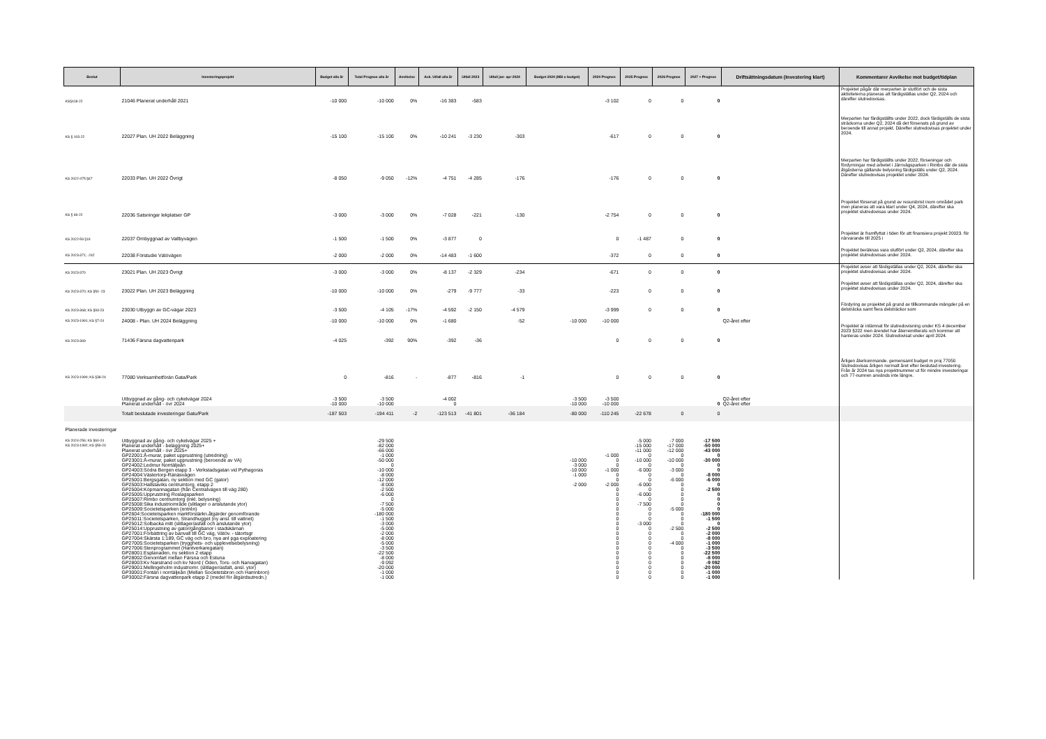| Beslut | Investeringsprojekt | Budget alla år | Total Prognos alla år | Avvikelse | Ack. Utfall alla år | Utfall 2023 | Utfall jan- apr 2024 | Budget 2024 (Mål o budget) | 2024 Prognos | 2025 Prognos | 2026 Prognos | 2027 + Prognos | Driftsättningsdatum (Investering klart) | Kommentarer Avvikelse mot budget/tidplan |
| --- | --- | --- | --- | --- | --- | --- | --- | --- | --- | --- | --- | --- | --- | --- |
| KS§418-22 | 21046 Planerat underhåll 2021 | -10 000 | -10 000 | 0% | -16 383 | -583 | | | -3 102 | 0 | 0 | 0 | | Projektet pågår där merparten är slutfört och de sista aktiviteterna planeras att färdigställas under Q2, 2024 och därefter slutredovisas. |
| KS § 103-22 | 22027 Plan. UH 2022 Beläggning | -15 100 | -15 100 | 0% | -10 241 | -3 230 | -303 | | -617 | 0 | 0 | 0 | | Merparten har färdigställts under 2022, dock färdigställs de sista sträckorna under Q2, 2024 då det försenats på grund av beroende till annat projekt. Därefter slutredovisas projektet under 2024. |
| KS 2022-475 §67 | 22033 Plan. UH 2022 Övrigt | -8 050 | -9 050 | -12% | -4 751 | -4 285 | -176 | | -176 | 0 | 0 | 0 | | Merparten har färdigställts under 2022, förseningar och fördyrningar med arbetet i Järnvägsparken i Rimbo där de sista åtgärderna gällande belysning färdigställs under Q2, 2024. Därefter slutredovisas projektet under 2024. |
| KS § 69-22 | 22036 Satsningar lekplatser GP | -3 000 | -3 000 | 0% | -7 028 | -221 | -130 | | -2 754 | 0 | 0 | 0 | | Projektet försenat på grund av resursbrist inom området park men planeras att vara klart under Q4, 2024, därefter ska projektet slutredovisas under 2024. |
| KS 2022-59 §19 | 22037 Ombyggnad av Vallbyvägen | -1 500 | -1 500 | 0% | -3 877 | 0 | | | 0 | -1 487 | 0 | 0 | | Projektet är framflyttat i tiden för att finansiera projekt 20023. för närvarande till 2025 i |
| KS 2023-371; -242 | 22038 Förstudie Vätövägen | -2 000 | -2 000 | 0% | -14 483 | -1 600 | | | -372 | 0 | 0 | 0 | | Projektet beräknas vara slutfört under Q2, 2024, därefter ska projektet slutredovisas under 2024. |
| KS 2023-370 | 23021 Plan. UH 2023 Övrigt | -3 000 | -3 000 | 0% | -8 137 | -2 329 | -234 | | -671 | 0 | 0 | 0 | | Projektet avser att färdigställas under Q2, 2024, därefter ska projektet slutredovisas under 2024. |
| KS 2023-370; KS §50 -23 | 23022 Plan. UH 2023 Beläggning | -10 000 | -10 000 | 0% | -279 | -9 777 | -33 | | -223 | 0 | 0 | 0 | | Projektet avser att färdigställas under Q2, 2024, därefter ska projektet slutredovisas under 2024. |
| KS 2023-368; KS §93-23 | 23030 Utbyggn av GC-vägar 2023 | -3 500 | -4 105 | -17% | -4 592 | -2 150 | -4 579 | | -3 999 | 0 | 0 | 0 | | Fördyring av projektet på grund av tillkommande mängder på en delsträcka samt flera delsträckor som |
| KS 2023-1991; KS §7-24 | 24008 - Plan. UH 2024 Beläggning | -10 000 | -10 000 | 0% | -1 680 | | -52 | -10 000 | -10 000 | | | | Q2-året efter | |
| KS 2023-369 | 71436 Färsna dagvattenpark | -4 025 | -392 | 90% | -392 | -36 | | | 0 | 0 | 0 | 0 | | Projektet är inlämnat för slutredovisning under KS 4 december 2023 §222 men ärendet har återremitterats och kommer att hanteras under 2024. Slutredovisat under april 2024. |
| KS 2023-1990; KS §38-24 | 77080 Verksamhetförän Gata/Park | 0 | -816 | - | -877 | -816 | -1 | | 0 | 0 | 0 | 0 | | Årligen återkommande. gemensamt budget m proj 77050 Slutredovisas årligen normalt året efter beslutad investering. Från år 2024 tas nya projektnummer ut för mindre investeringar och 77-numren används inte längre. |
| | Utbyggnad av gång- och cykelvägar 2024 | -3 500 | -3 500 | | -4 002 | | | -3 500 | -3 500 | | | | Q2-året efter | |
| | Planerat underhåll - övr 2024 | -10 000 | -10 000 | | 0 | | | -10 000 | -10 000 | | | 0 | Q2-året efter | |
| | Totalt beslutade investeringar Gatu/Park | -187 503 | -194 411 | -2 | -123 513 | -41 801 | -36 184 | -80 000 | -110 245 | -22 678 | 0 | 0 | | |
| Planerade investeringar | | | | | | | | | | | | | | |
| KS 2024-256; KS §60-24 | Utbyggnad av gång- och cykelvägar 2025 + | | -29 500 | | | | | | | -5 000 | -7 000 | -17 500 | | |
| KS 2023-1992; KS §59-24 | Planerat underhåll - beläggning 2025+ | | -82 000 | | | | | | | -15 000 | -17 000 | -50 000 | | |
| | Planerat underhåll - övr 2025+ | | -66 000 | | | | | | | -11 000 | -12 000 | -43 000 | | |
| | GP22001:Å-murar, paket upprustning (utredning) | | -1 000 | | | | | | -1 000 | 0 | 0 | 0 | | |
| | GP23001:Å-murar, paket upprustning (beroende av VA) | | -50 000 | | | | | -10 000 | 0 | -10 000 | -10 000 | -30 000 | | |
| | GP24002:Ledmur Norrtäljeån | | 0 | | | | | -3 000 | 0 | 0 | 0 | 0 | | |
| | GP24003:Södra Bergen etapp 3 - Verkstadsgatan vid Pythagoras | | -10 000 | | | | | -10 000 | -1 000 | -6 000 | -3 000 | 0 | | |
| | GP24004:Västertorp-Ränäsvägen | | -8 000 | | | | | -1 000 | 0 | 0 | 0 | -8 000 | | |
| | GP25001:Bergsgatan, ny sektion med GC (gator) | | -12 000 | | | | | | 0 | 0 | -6 000 | -6 000 | | |
| | GP25003:Hallstaviks centrumtorg, etapp 2 | | -8 000 | | | | | -2 000 | -2 000 | -6 000 | 0 | 0 | | |
| | GP25004:Köpmannagatan (från Centralvägen till väg 280) | | -2 500 | | | | | | 0 | 0 | 0 | -2 500 | | |
| | GP25005:Upprustning Roslagsparken | | -6 000 | | | | | | 0 | -6 000 | 0 | 0 | | |
| | GP25007:Rimbo centrumtorg (inkl. belysning) | | 0 | | | | | | 0 | 0 | 0 | 0 | | |
| | GP25008:Sika industriområde (slitlager o anslutande ytor) | | -7 500 | | | | | | 0 | -7 500 | 0 | 0 | | |
| | GP25009:Societetsparken (entrén) | | -5 000 | | | | | | 0 | 0 | -5 000 | 0 | | |
| | GP2604:Societetsparken markförstärkn.åtgärder genomförande | | -180 000 | | | | | | 0 | 0 | 0 | -180 000 | | |
| | GP25011:Societetsparken, Strandhugget (ny ansl. till vattnet) | | -1 500 | | | | | | 0 | 0 | 0 | -1 500 | | |
| | GP25012:Solbacka mitt (slitlager/asfalt och anslutande ytor) | | -3 000 | | | | | | 0 | -3 000 | 0 | 0 | | |
| | GP25014:Upprustning av gator/gångbanor i stadskärnan | | -5 000 | | | | | | 0 | 0 | -2 500 | -2 500 | | |
| | GP27001:Förbättring av banvall till GC väg, Vätöv. - tätortsgr | | -2 000 | | | | | | 0 | 0 | 0 | -2 000 | | |
| | GP27004:Skärsta 1:189, GC väg och bro, nya anl pga exploatering | | -8 000 | | | | | | 0 | 0 | 0 | -8 000 | | |
| | GP27005:Societetsparken (trygghets- och upplevelsebelysning) | | -5 000 | | | | | | 0 | 0 | -4 000 | -1 000 | | |
| | GP27006:Stenprogrammet (Hantverkaregatan) | | -3 500 | | | | | | 0 | 0 | 0 | -3 500 | | |
| | GP28001:Esplanaden, ny sektion 2 etapp | | -22 500 | | | | | | 0 | 0 | 0 | -22 500 | | |
| | GP28002:Genomfart mellan Färsna och Estuna | | -8 000 | | | | | | 0 | 0 | 0 | -8 000 | | |
| | GP28003:Kv Narstrand och kv Niord ( Oden, Tors- och Narvagatan) | | -9 092 | | | | | | 0 | 0 | 0 | -9 092 | | |
| | GP29001:Mellingeholm industriomr. (slitlager/asfalt, ansl. ytor) | | -20 000 | | | | | | 0 | 0 | 0 | -20 000 | | |
| | GP30001:Fontän i norrtäljeån (Mellan Societetsbron och Hamnbron) | | -1 000 | | | | | | 0 | 0 | 0 | -1 000 | | |
| | GP30002:Färsna dagvattenpark etapp 2 (medel för åtgärdsutredn.) | | -1 000 | | | | | | 0 | 0 | 0 | -1 000 | | |